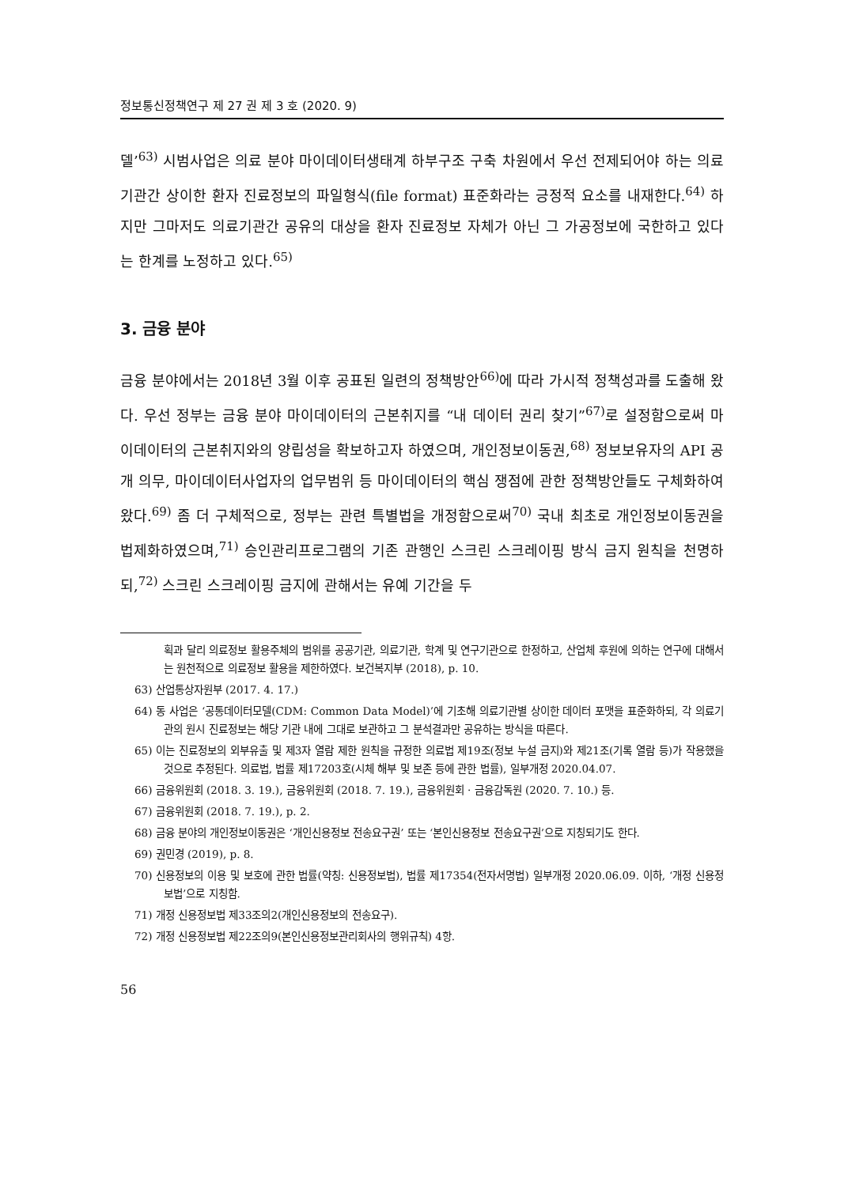정보통신정책연구 제 27 권 제 3 호 (2020. 9)
델’<sup>63)</sup> 시범사업은 의료 분야 마이데이터생태계 하부구조 구축 차원에서 우선 전제되어야 하는 의료기관간 상이한 환자 진료정보의 파일형식(file format) 표준화라는 긍정적 요소를 내재한다.<sup>64)</sup> 하지만 그마저도 의료기관간 공유의 대상을 환자 진료정보 자체가 아닌 그 가공정보에 국한하고 있다는 한계를 노정하고 있다.<sup>65)</sup>
3. 금융 분야
금융 분야에서는 2018년 3월 이후 공표된 일련의 정책방안<sup>66)</sup>에 따라 가시적 정책성과를 도출해 왔다. 우선 정부는 금융 분야 마이데이터의 근본취지를 “내 데이터 권리 찾기”<sup>67)</sup>로 설정함으로써 마이데이터의 근본취지와의 양립성을 확보하고자 하였으며, 개인정보이동권,<sup>68)</sup> 정보보유자의 API 공개 의무, 마이데이터사업자의 업무범위 등 마이데이터의 핵심 쟁점에 관한 정책방안들도 구체화하여 왔다.<sup>69)</sup> 좀 더 구체적으로, 정부는 관련 특별법을 개정함으로써<sup>70)</sup> 국내 최초로 개인정보이동권을 법제화하였으며,<sup>71)</sup> 승인관리프로그램의 기존 관행인 스크린 스크레이핑 방식 금지 원칙을 천명하되,<sup>72)</sup> 스크린 스크레이핑 금지에 관해서는 유예 기간을 두
획과 달리 의료정보 활용주체의 범위를 공공기관, 의료기관, 학계 및 연구기관으로 한정하고, 산업체 후원에 의하는 연구에 대해서는 원천적으로 의료정보 활용을 제한하였다. 보건복지부 (2018), p. 10.
63) 산업통상자원부 (2017. 4. 17.)
64) 동 사업은 ‘공통데이터모델(CDM: Common Data Model)’에 기초해 의료기관별 상이한 데이터 포맷을 표준화하되, 각 의료기관의 원시 진료정보는 해당 기관 내에 그대로 보관하고 그 분석결과만 공유하는 방식을 따른다.
65) 이는 진료정보의 외부유출 및 제3자 열람 제한 원칙을 규정한 의료법 제19조(정보 누설 금지)와 제21조(기록 열람 등)가 작용했을 것으로 추정된다. 의료법, 법률 제17203호(시체 해부 및 보존 등에 관한 법률), 일부개정 2020.04.07.
66) 금융위원회 (2018. 3. 19.), 금융위원회 (2018. 7. 19.), 금융위원회 · 금융감독원 (2020. 7. 10.) 등.
67) 금융위원회 (2018. 7. 19.), p. 2.
68) 금융 분야의 개인정보이동권은 ‘개인신용정보 전송요구권’ 또는 ‘본인신용정보 전송요구권’으로 지칭되기도 한다.
69) 권민경 (2019), p. 8.
70) 신용정보의 이용 및 보호에 관한 법률(약칭: 신용정보법), 법률 제17354(전자서명법) 일부개정 2020.06.09. 이하, ‘개정 신용정보법’으로 지칭함.
71) 개정 신용정보법 제33조의2(개인신용정보의 전송요구).
72) 개정 신용정보법 제22조의9(본인신용정보관리회사의 행위규칙) 4항.
56